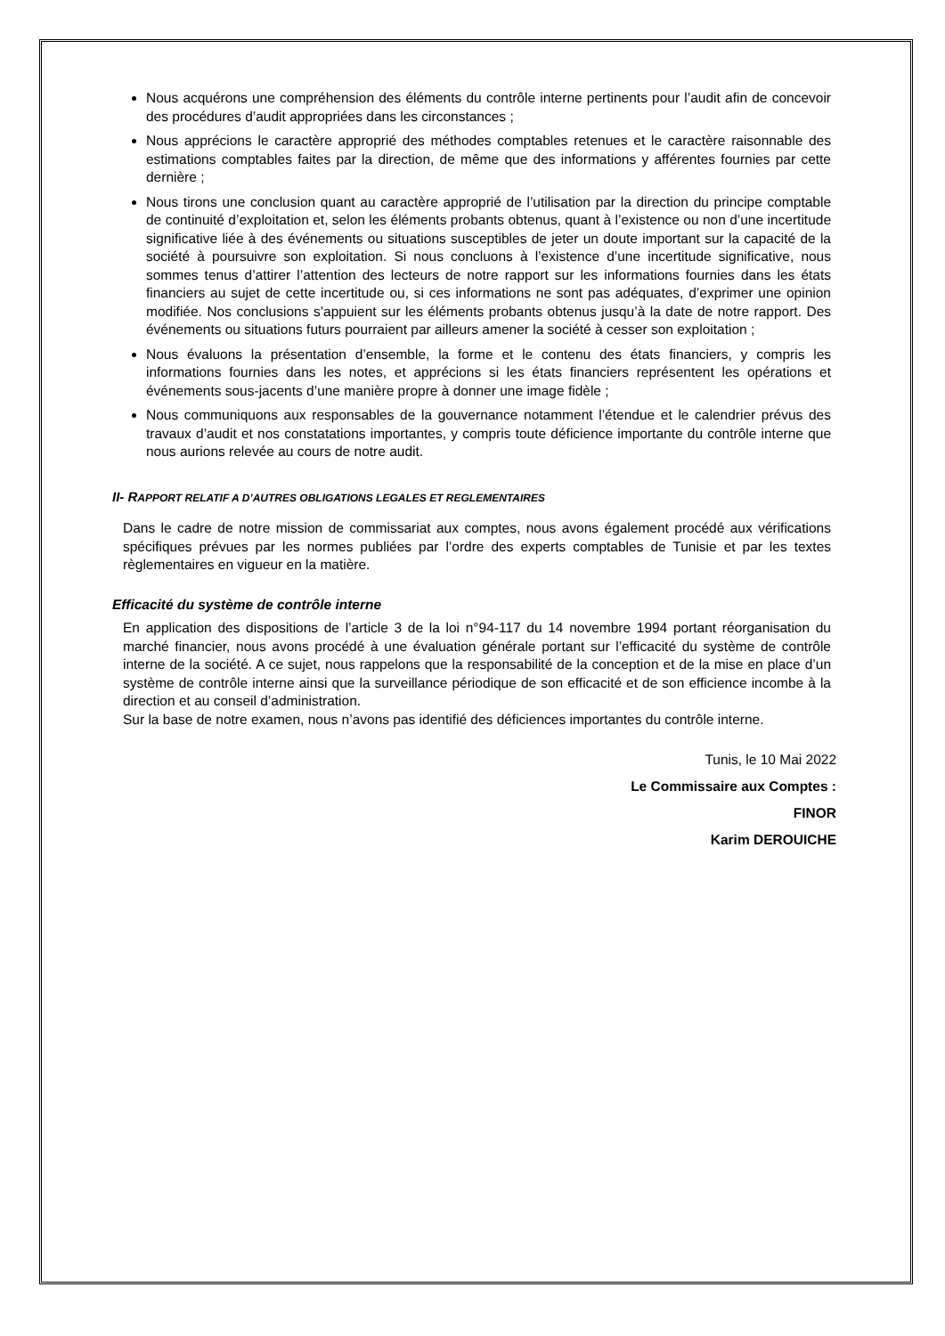Nous acquérons une compréhension des éléments du contrôle interne pertinents pour l’audit afin de concevoir des procédures d’audit appropriées dans les circonstances ;
Nous apprécions le caractère approprié des méthodes comptables retenues et le caractère raisonnable des estimations comptables faites par la direction, de même que des informations y afférentes fournies par cette dernière ;
Nous tirons une conclusion quant au caractère approprié de l’utilisation par la direction du principe comptable de continuité d’exploitation et, selon les éléments probants obtenus, quant à l’existence ou non d’une incertitude significative liée à des événements ou situations susceptibles de jeter un doute important sur la capacité de la société à poursuivre son exploitation. Si nous concluons à l’existence d’une incertitude significative, nous sommes tenus d’attirer l’attention des lecteurs de notre rapport sur les informations fournies dans les états financiers au sujet de cette incertitude ou, si ces informations ne sont pas adéquates, d’exprimer une opinion modifiée. Nos conclusions s’appuient sur les éléments probants obtenus jusqu’à la date de notre rapport. Des événements ou situations futurs pourraient par ailleurs amener la société à cesser son exploitation ;
Nous évaluons la présentation d’ensemble, la forme et le contenu des états financiers, y compris les informations fournies dans les notes, et apprécions si les états financiers représentent les opérations et événements sous-jacents d’une manière propre à donner une image fidèle ;
Nous communiquons aux responsables de la gouvernance notamment l’étendue et le calendrier prévus des travaux d’audit et nos constatations importantes, y compris toute déficience importante du contrôle interne que nous aurions relevée au cours de notre audit.
II- RAPPORT RELATIF A D’AUTRES OBLIGATIONS LEGALES ET REGLEMENTAIRES
Dans le cadre de notre mission de commissariat aux comptes, nous avons également procédé aux vérifications spécifiques prévues par les normes publiées par l’ordre des experts comptables de Tunisie et par les textes règlementaires en vigueur en la matière.
Efficacité du système de contrôle interne
En application des dispositions de l’article 3 de la loi n°94-117 du 14 novembre 1994 portant réorganisation du marché financier, nous avons procédé à une évaluation générale portant sur l’efficacité du système de contrôle interne de la société. A ce sujet, nous rappelons que la responsabilité de la conception et de la mise en place d’un système de contrôle interne ainsi que la surveillance périodique de son efficacité et de son efficience incombe à la direction et au conseil d’administration.
Sur la base de notre examen, nous n’avons pas identifié des déficiences importantes du contrôle interne.
Tunis, le 10 Mai 2022
Le Commissaire aux Comptes :
FINOR
Karim DEROUICHE